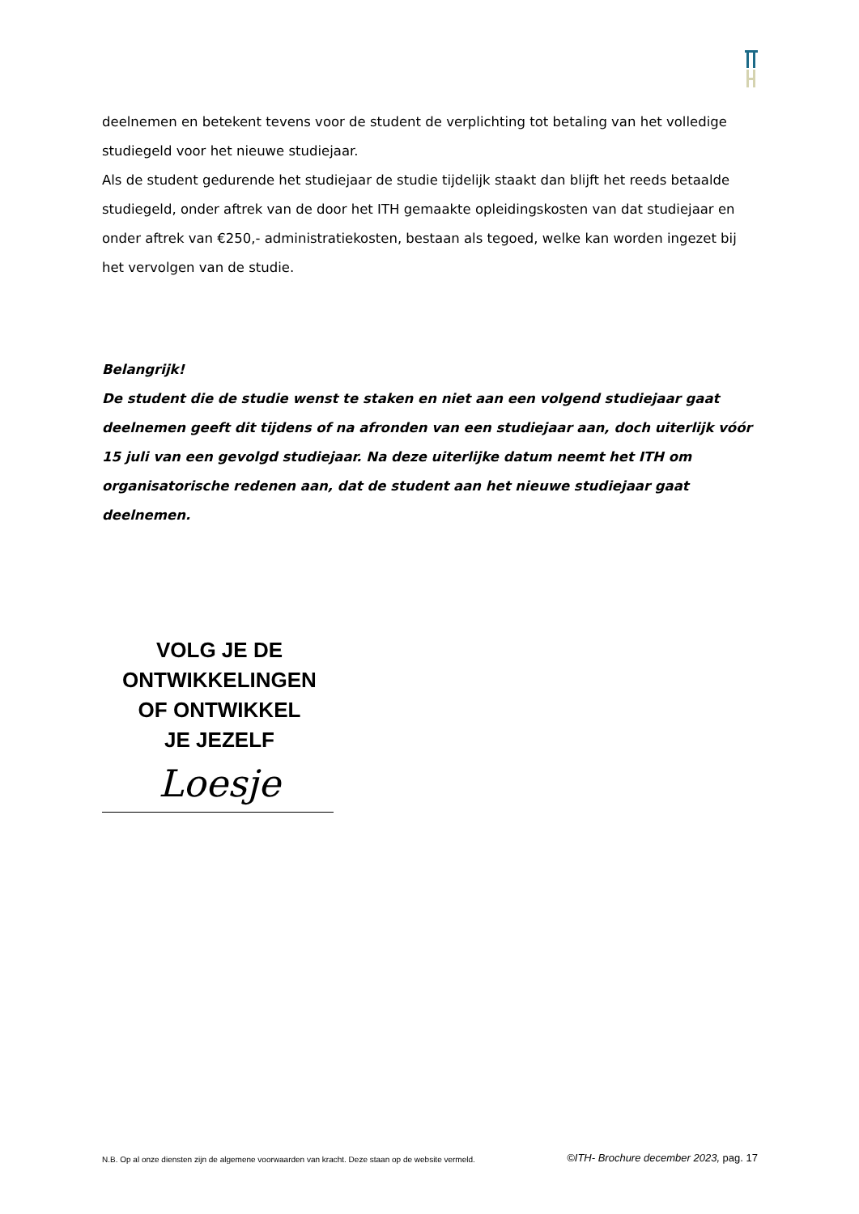deelnemen en betekent tevens voor de student de verplichting tot betaling van het volledige studiegeld voor het nieuwe studiejaar.
Als de student gedurende het studiejaar de studie tijdelijk staakt dan blijft het reeds betaalde studiegeld, onder aftrek van de door het ITH gemaakte opleidingskosten van dat studiejaar en onder aftrek van €250,- administratiekosten, bestaan als tegoed, welke kan worden ingezet bij het vervolgen van de studie.
Belangrijk!
De student die de studie wenst te staken en niet aan een volgend studiejaar gaat deelnemen geeft dit tijdens of na afronden van een studiejaar aan, doch uiterlijk vóór 15 juli van een gevolgd studiejaar. Na deze uiterlijke datum neemt het ITH om organisatorische redenen aan, dat de student aan het nieuwe studiejaar gaat deelnemen.
VOLG JE DE
ONTWIKKELINGEN
OF ONTWIKKEL
JE JEZELF
Loesje
N.B. Op al onze diensten zijn de algemene voorwaarden van kracht. Deze staan op de website vermeld. ©ITH- Brochure december 2023, pag. 17